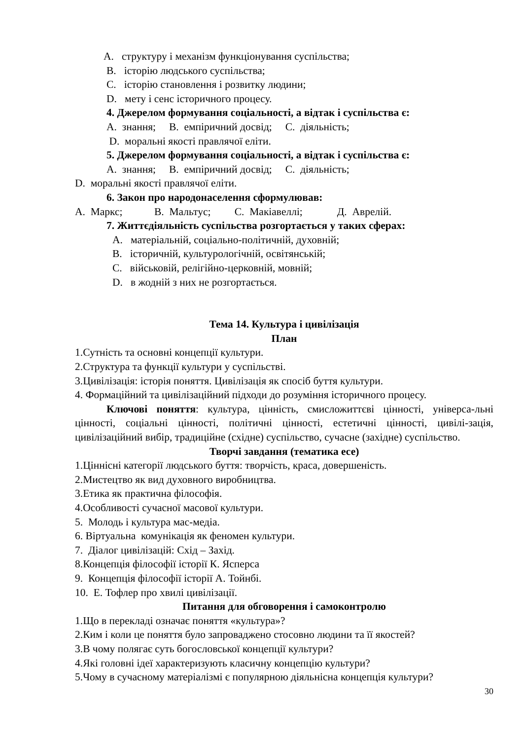A. структуру і механізм функціонування суспільства;
B. історію людського суспільства;
C. історію становлення і розвитку людини;
D. мету і сенс історичного процесу.
4. Джерелом формування соціальності, а відтак і суспільства є:
A. знання; B. емпіричний досвід; C. діяльність;
D. моральні якості правлячої еліти.
5. Джерелом формування соціальності, а відтак і суспільства є:
A. знання; B. емпіричний досвід; C. діяльність;
D. моральні якості правлячої еліти.
6. Закон про народонаселення сформулював:
A. Маркс; B. Мальтус; C. Макіавеллі; Д. Аврелій.
7. Життєдіяльність суспільства розгортається у таких сферах:
A. матеріальній, соціально-політичній, духовній;
B. історичній, культурологічній, освітянській;
C. військовій, релігійно-церковній, мовній;
D. в жодній з них не розгортається.
Тема 14. Культура і цивілізація
План
1.Сутність та основні концепції культури.
2.Структура та функції культури у суспільстві.
3.Цивілізація: історія поняття. Цивілізація як спосіб буття культури.
4. Формаційний та цивілізаційний підходи до розуміння історичного процесу.
Ключові поняття: культура, цінність, смисложиттєві цінності, універса-льні цінності, соціальні цінності, політичні цінності, естетичні цінності, цивілі-зація, цивілізаційний вибір, традиційне (східне) суспільство, сучасне (західне) суспільство.
Творчі завдання (тематика есе)
1.Ціннісні категорії людського буття: творчість, краса, довершеність.
2.Мистецтво як вид духовного виробництва.
3.Етика як практична філософія.
4.Особливості сучасної масової культури.
5. Молодь і культура мас-медіа.
6. Віртуальна комунікація як феномен культури.
7. Діалог цивілізацій: Схід – Захід.
8.Концепція філософії історії К. Ясперса
9. Концепція філософії історії А. Тойнбі.
10. Е. Тофлер про хвилі цивілізації.
Питання для обговорення і самоконтролю
1.Що в перекладі означає поняття «культура»?
2.Ким і коли це поняття було запроваджено стосовно людини та її якостей?
3.В чому полягає суть богословської концепції культури?
4.Які головні ідеї характеризують класичну концепцію культури?
5.Чому в сучасному матеріалізмі є популярною діяльнісна концепція культури?
30